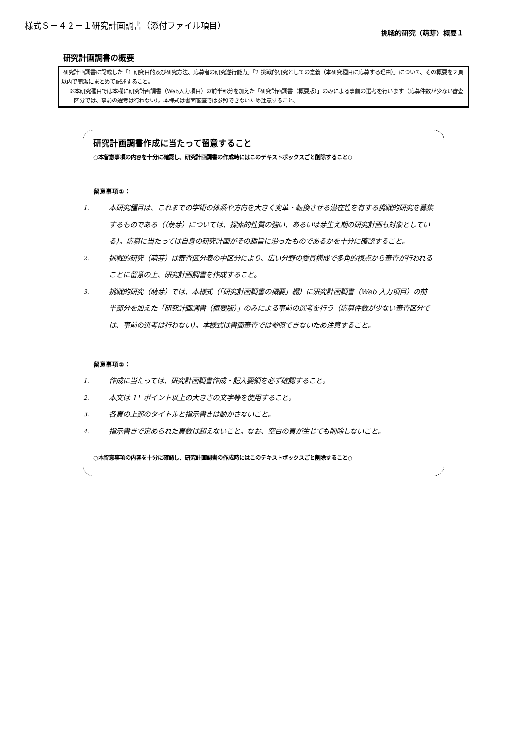様式Ｓ－４２－１研究計画調書（添付ファイル項目）
挑戦的研究（萌芽）概要１
研究計画調書の概要
研究計画調書に記載した「1 研究目的及び研究方法、応募者の研究遂行能力」「2 挑戦的研究としての意義（本研究種目に応募する理由）」について、その概要を２頁以内で簡潔にまとめて記述すること。
※本研究種目では本欄に研究計画調書（Web入力項目）の前半部分を加えた「研究計画調書（概要版）」のみによる事前の選考を行います（応募件数が少ない審査区分では、事前の選考は行わない）。本様式は書面審査では参照できないため注意すること。
研究計画調書作成に当たって留意すること
○本留意事項の内容を十分に確認し、研究計画調書の作成時にはこのテキストボックスごと削除すること○
留意事項①：
1.
本研究種目は、これまでの学術の体系や方向を大きく変革・転換させる潜在性を有する挑戦的研究を募集するものである（（萌芽）については、探索的性質の強い、あるいは芽生え期の研究計画も対象としている）。応募に当たっては自身の研究計画がその趣旨に沿ったものであるかを十分に確認すること。
2.
挑戦的研究（萌芽）は審査区分表の中区分により、広い分野の委員構成で多角的視点から審査が行われることに留意の上、研究計画調書を作成すること。
3.
挑戦的研究（萌芽）では、本様式（「研究計画調書の概要」欄）に研究計画調書（Web 入力項目）の前半部分を加えた「研究計画調書（概要版）」のみによる事前の選考を行う（応募件数が少ない審査区分では、事前の選考は行わない）。本様式は書面審査では参照できないため注意すること。
留意事項②：
1.
作成に当たっては、研究計画調書作成・記入要領を必ず確認すること。
2.
本文は 11 ポイント以上の大きさの文字等を使用すること。
3.
各頁の上部のタイトルと指示書きは動かさないこと。
4.
指示書きで定められた頁数は超えないこと。なお、空白の頁が生じても削除しないこと。
○本留意事項の内容を十分に確認し、研究計画調書の作成時にはこのテキストボックスごと削除すること○